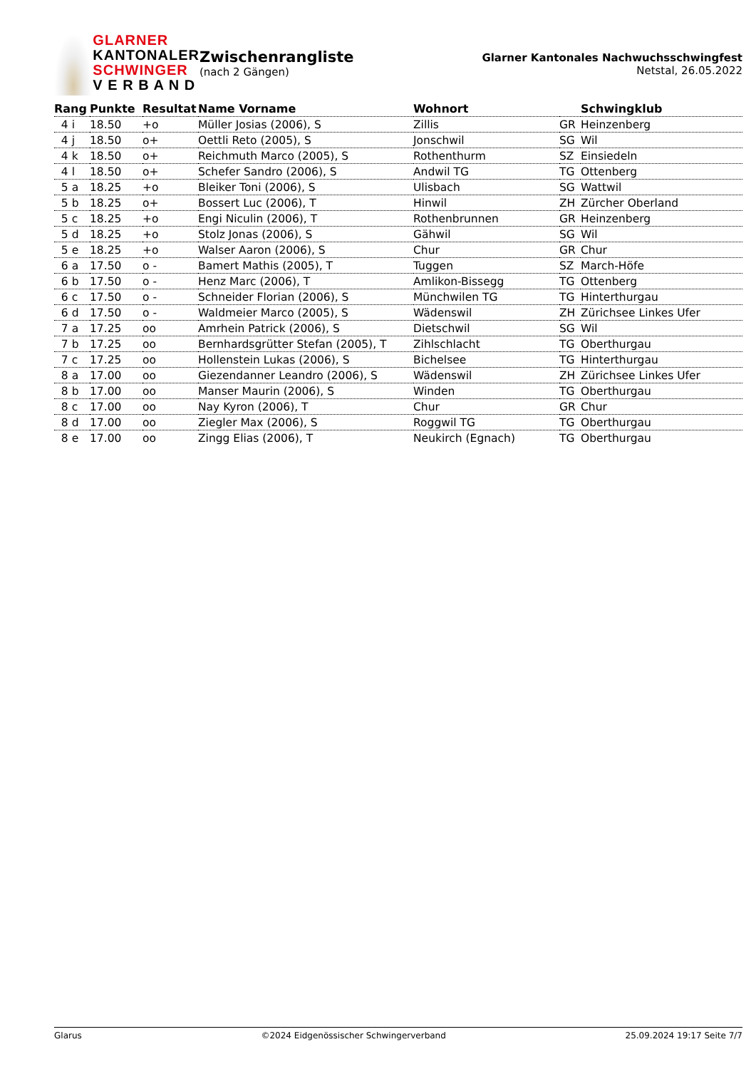GLARNER
KANTONALER
SCHWINGER
V E R B A N D
Zwischenrangliste
(nach 2 Gängen)
Glarner Kantonales Nachwuchsschwingfest
Netstal, 26.05.2022
| Rang | Punkte | Resultat | Name Vorname | Wohnort | | Schwingklub |
| --- | --- | --- | --- | --- | --- | --- |
| 4 i | 18.50 | +o | Müller Josias (2006), S | Zillis | GR | Heinzenberg |
| 4 j | 18.50 | o+ | Oettli Reto (2005), S | Jonschwil | SG | Wil |
| 4 k | 18.50 | o+ | Reichmuth Marco (2005), S | Rothenthurm | SZ | Einsiedeln |
| 4 l | 18.50 | o+ | Schefer Sandro (2006), S | Andwil TG | TG | Ottenberg |
| 5 a | 18.25 | +o | Bleiker Toni (2006), S | Ulisbach | SG | Wattwil |
| 5 b | 18.25 | o+ | Bossert Luc (2006), T | Hinwil | ZH | Zürcher Oberland |
| 5 c | 18.25 | +o | Engi Niculin (2006), T | Rothenbrunnen | GR | Heinzenberg |
| 5 d | 18.25 | +o | Stolz Jonas (2006), S | Gähwil | SG | Wil |
| 5 e | 18.25 | +o | Walser Aaron (2006), S | Chur | GR | Chur |
| 6 a | 17.50 | o - | Bamert Mathis (2005), T | Tuggen | SZ | March-Höfe |
| 6 b | 17.50 | o - | Henz Marc (2006), T | Amlikon-Bissegg | TG | Ottenberg |
| 6 c | 17.50 | o - | Schneider Florian (2006), S | Münchwilen TG | TG | Hinterthurgau |
| 6 d | 17.50 | o - | Waldmeier Marco (2005), S | Wädenswil | ZH | Zürichsee Linkes Ufer |
| 7 a | 17.25 | oo | Amrhein Patrick (2006), S | Dietschwil | SG | Wil |
| 7 b | 17.25 | oo | Bernhardsgrütter Stefan (2005), T | Zihlschlacht | TG | Oberthurgau |
| 7 c | 17.25 | oo | Hollenstein Lukas (2006), S | Bichelsee | TG | Hinterthurgau |
| 8 a | 17.00 | oo | Giezendanner Leandro (2006), S | Wädenswil | ZH | Zürichsee Linkes Ufer |
| 8 b | 17.00 | oo | Manser Maurin (2006), S | Winden | TG | Oberthurgau |
| 8 c | 17.00 | oo | Nay Kyron (2006), T | Chur | GR | Chur |
| 8 d | 17.00 | oo | Ziegler Max (2006), S | Roggwil TG | TG | Oberthurgau |
| 8 e | 17.00 | oo | Zingg Elias (2006), T | Neukirch (Egnach) | TG | Oberthurgau |
Glarus ©2024 Eidgenössischer Schwingerverband 25.09.2024 19:17 Seite 7/7